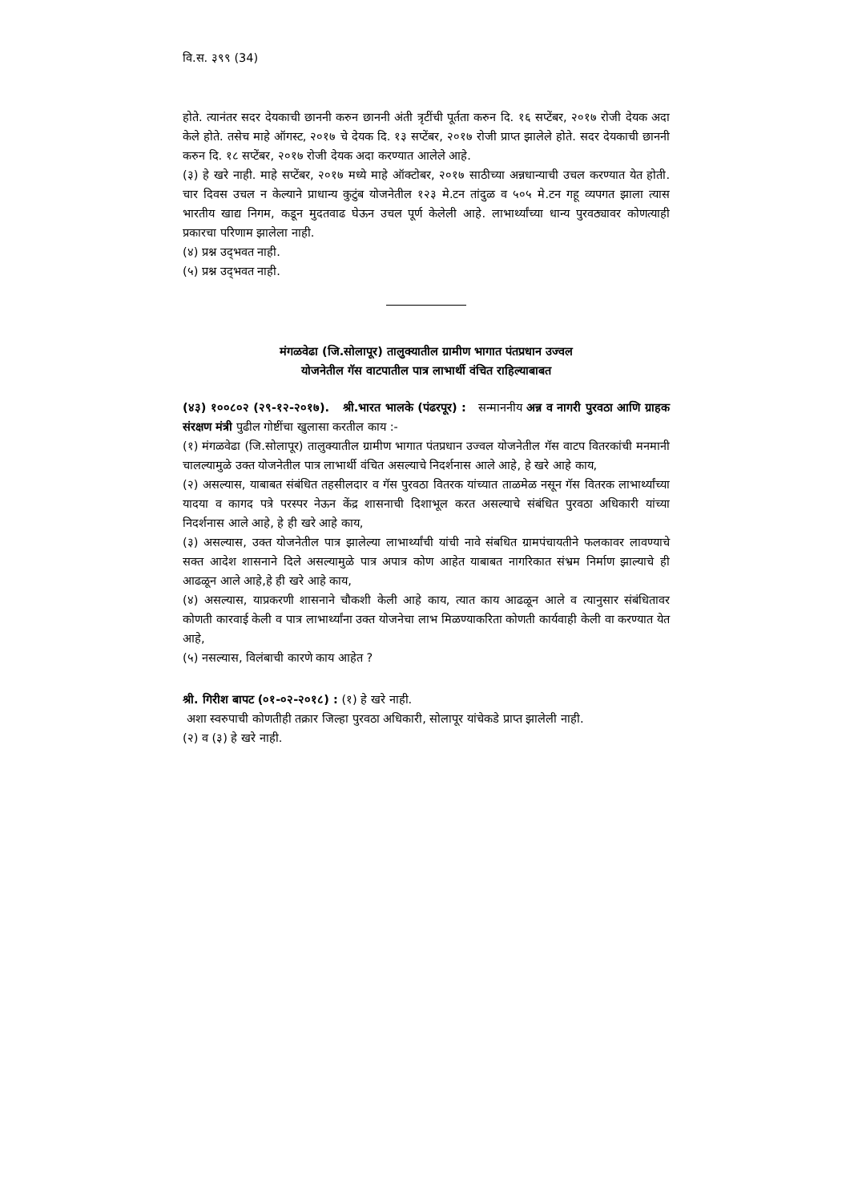वि.स. ३९९ (34)
होते. त्यानंतर सदर देयकाची छाननी करुन छाननी अंती त्रृटींची पूर्तता करुन दि. १६ सप्टेंबर, २०१७ रोजी देयक अदा केले होते. तसेच माहे ऑगस्ट, २०१७ चे देयक दि. १३ सप्टेंबर, २०१७ रोजी प्राप्त झालेले होते. सदर देयकाची छाननी करुन दि. १८ सप्टेंबर, २०१७ रोजी देयक अदा करण्यात आलेले आहे.
(३) हे खरे नाही. माहे सप्टेंबर, २०१७ मध्ये माहे ऑक्टोबर, २०१७ साठीच्या अन्नधान्याची उचल करण्यात येत होती. चार दिवस उचल न केल्याने प्राधान्य कुटुंब योजनेतील १२३ मे.टन तांदुळ व ५०५ मे.टन गहू व्यपगत झाला त्यास भारतीय खाद्य निगम, कडून मुदतवाढ घेऊन उचल पूर्ण केलेली आहे. लाभार्थ्यांच्या धान्य पुरवठ्यावर कोणत्याही प्रकारचा परिणाम झालेला नाही.
(४) प्रश्न उद्‌भवत नाही.
(५) प्रश्न उद्‌भवत नाही.
मंगळवेढा (जि.सोलापूर) तालुक्यातील ग्रामीण भागात पंतप्रधान उज्वल
योजनेतील गॅस वाटपातील पात्र लाभार्थी वंचित राहिल्याबाबत
(४३) १००८०२ (२९-१२-२०१७). श्री.भारत भालके (पंढरपूर) : सन्माननीय अन्न व नागरी पुरवठा आणि ग्राहक संरक्षण मंत्री पुढील गोष्टींचा खुलासा करतील काय :-
(१) मंगळवेढा (जि.सोलापूर) तालुक्यातील ग्रामीण भागात पंतप्रधान उज्वल योजनेतील गॅस वाटप वितरकांची मनमानी चालल्यामुळे उक्त योजनेतील पात्र लाभार्थी वंचित असल्याचे निदर्शनास आले आहे, हे खरे आहे काय,
(२) असल्यास, याबाबत संबंधित तहसीलदार व गॅस पुरवठा वितरक यांच्यात ताळमेळ नसून गॅस वितरक लाभार्थ्यांच्या यादया व कागद पत्रे परस्पर नेऊन केंद्र शासनाची दिशाभूल करत असल्याचे संबंधित पुरवठा अधिकारी यांच्या निदर्शनास आले आहे, हे ही खरे आहे काय,
(३) असल्यास, उक्त योजनेतील पात्र झालेल्या लाभार्थ्यांची यांची नावे संबधित ग्रामपंचायतीने फलकावर लावण्याचे सक्त आदेश शासनाने दिले असल्यामुळे पात्र अपात्र कोण आहेत याबाबत नागरिकात संभ्रम निर्माण झाल्याचे ही आढळून आले आहे,हे ही खरे आहे काय,
(४) असल्यास, याप्रकरणी शासनाने चौकशी केली आहे काय, त्यात काय आढळून आले व त्यानुसार संबंधितावर कोणती कारवाई केली व पात्र लाभार्थ्यांना उक्त योजनेचा लाभ मिळण्याकरिता कोणती कार्यवाही केली वा करण्यात येत आहे,
(५) नसल्यास, विलंबाची कारणे काय आहेत ?
श्री. गिरीश बापट (०१-०२-२०१८) : (१) हे खरे नाही.
अशा स्वरुपाची कोणतीही तक्रार जिल्हा पुरवठा अधिकारी, सोलापूर यांचेकडे प्राप्त झालेली नाही.
(२) व (३) हे खरे नाही.